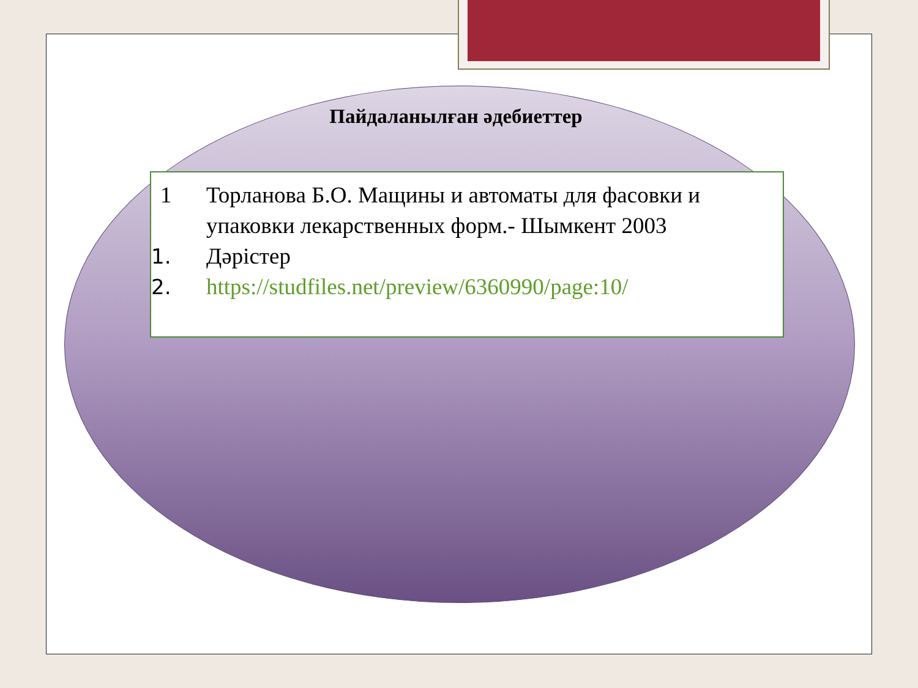Пайдаланылған әдебиеттер
1 Торланова Б.О. Мащины и автоматы для фасовки и упаковки лекарственных форм.- Шымкент 2003
1. Дәрістер
2. https://studfiles.net/preview/6360990/page:10/